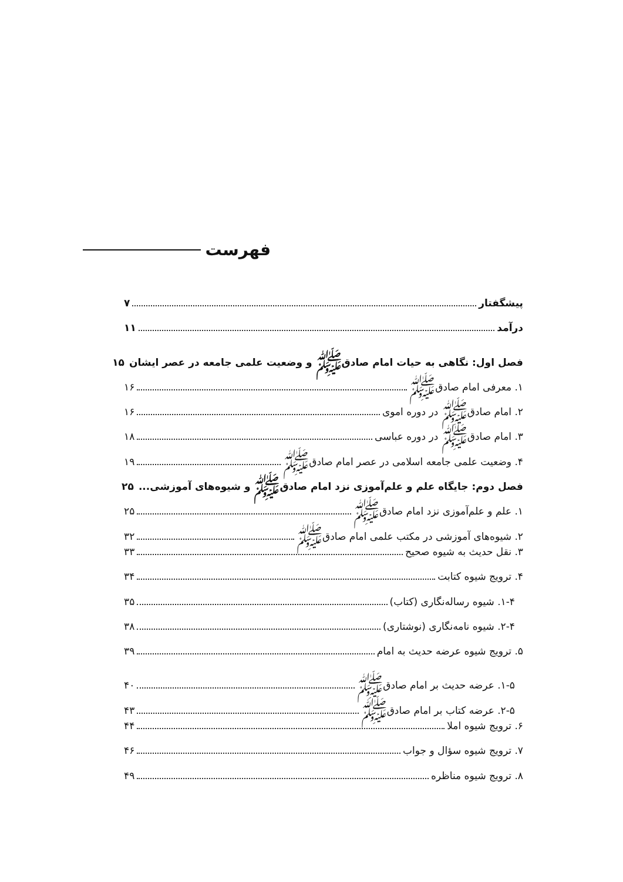فهرست
پیشگفتار ۷
درآمد ۱۱
فصل اول: نگاهی به حیات امام صادق‌ﷺ و وضعیت علمی جامعه در عصر ایشان ۱۵
۱. معرفی امام صادق‌ﷺ ۱۶
۲. امام صادق‌ﷺ در دوره اموی ۱۶
۳. امام صادق‌ﷺ در دوره عباسی ۱۸
۴. وضعیت علمی جامعه اسلامی در عصر امام صادق‌ﷺ ۱۹
فصل دوم: جایگاه علم و علم‌آموزی نزد امام صادق‌ﷺ و شیوه‌های آموزشی... ۲۵
۱. علم و علم‌آموزی نزد امام صادق‌ﷺ ۲۵
۲. شیوه‌های آموزشی در مکتب علمی امام صادق‌ﷺ ۳۲
۳. نقل حدیث به شیوه صحیح ۳۳
۴. ترویج شیوه کتابت ۳۴
۱-۴. شیوه رساله‌نگاری (کتاب) ۳۵
۲-۴. شیوه نامه‌نگاری (نوشتاری) ۳۸
۵. ترویج شیوه عرضه حدیث به امام ۳۹
۱-۵. عرضه حدیث بر امام صادق‌ﷺ ۴۰
۲-۵. عرضه کتاب بر امام صادق‌ﷺ ۴۳
۶. ترویج شیوه املا ۴۴
۷. ترویج شیوه سؤال و جواب ۴۶
۸. ترویج شیوه مناظره ۴۹